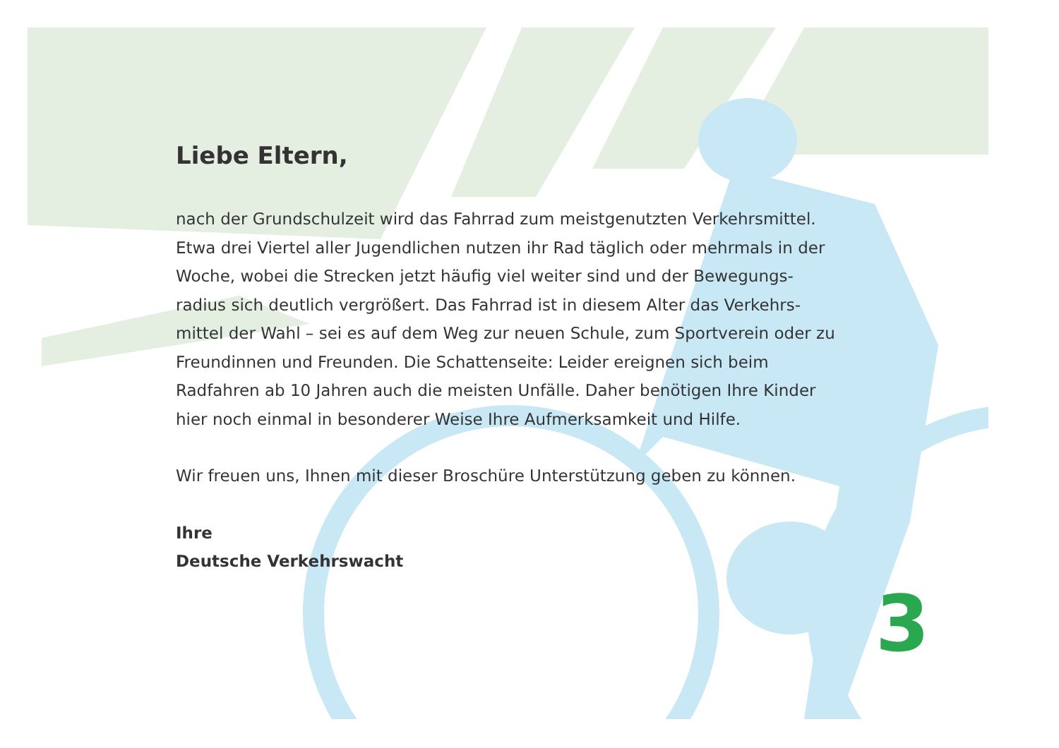Liebe Eltern,
nach der Grundschulzeit wird das Fahrrad zum meistgenutzten Verkehrsmittel. Etwa drei Viertel aller Jugendlichen nutzen ihr Rad täglich oder mehrmals in der Woche, wobei die Strecken jetzt häufig viel weiter sind und der Bewegungs-radius sich deutlich vergrößert. Das Fahrrad ist in diesem Alter das Verkehrs-mittel der Wahl – sei es auf dem Weg zur neuen Schule, zum Sportverein oder zu Freundinnen und Freunden. Die Schattenseite: Leider ereignen sich beim Radfahren ab 10 Jahren auch die meisten Unfälle. Daher benötigen Ihre Kinder hier noch einmal in besonderer Weise Ihre Aufmerksamkeit und Hilfe.
Wir freuen uns, Ihnen mit dieser Broschüre Unterstützung geben zu können.
Ihre
Deutsche Verkehrswacht
3